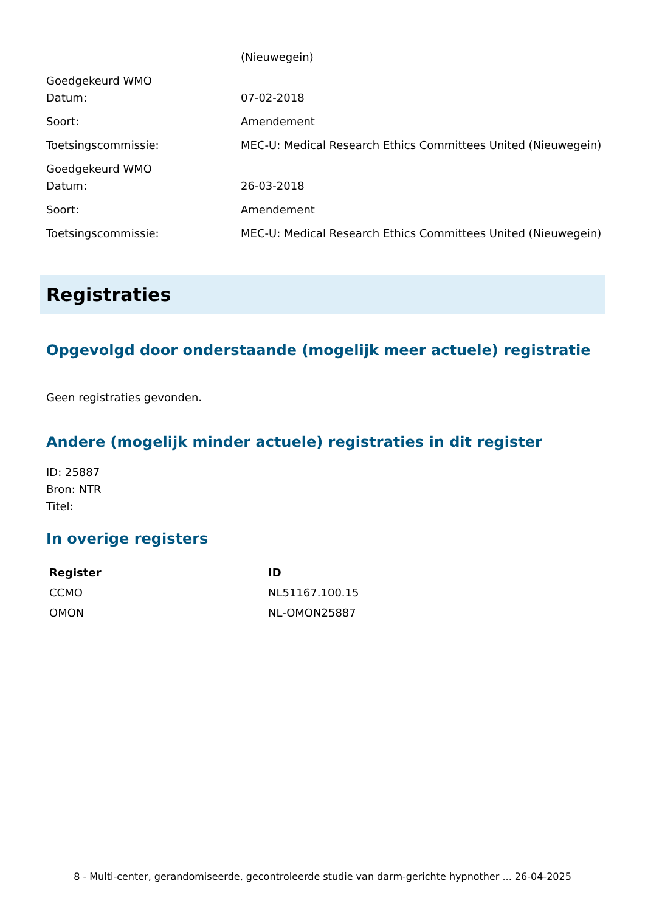(Nieuwegein)
Goedgekeurd WMO
Datum:
07-02-2018
Soort: Amendement
Toetsingscommissie: MEC-U: Medical Research Ethics Committees United (Nieuwegein)
Goedgekeurd WMO
Datum:
26-03-2018
Soort: Amendement
Toetsingscommissie: MEC-U: Medical Research Ethics Committees United (Nieuwegein)
Registraties
Opgevolgd door onderstaande (mogelijk meer actuele) registratie
Geen registraties gevonden.
Andere (mogelijk minder actuele) registraties in dit register
ID: 25887
Bron: NTR
Titel:
In overige registers
| Register | ID |
| --- | --- |
| CCMO | NL51167.100.15 |
| OMON | NL-OMON25887 |
8 - Multi-center, gerandomiseerde, gecontroleerde studie van darm-gerichte hypnother ... 26-04-2025